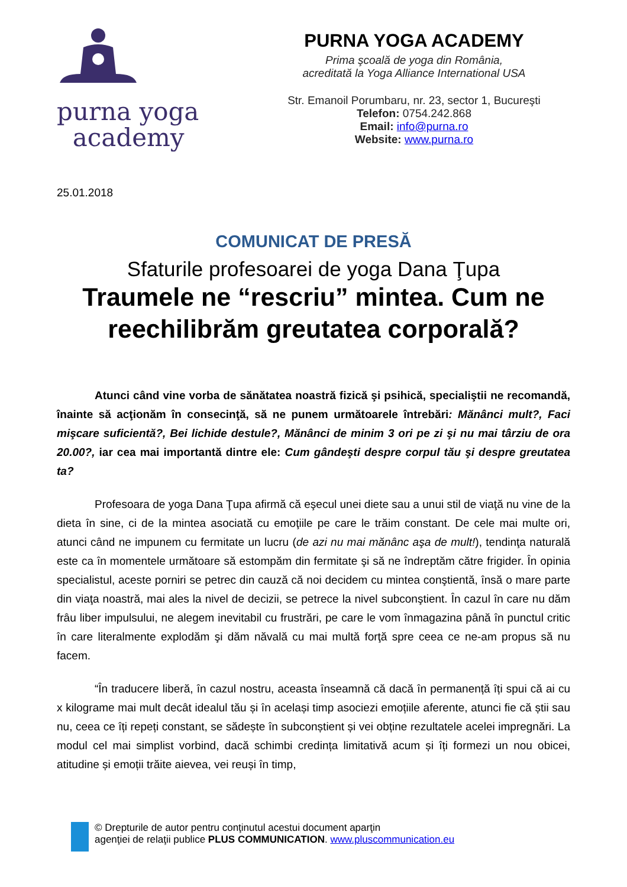purna yoga
academy
PURNA YOGA ACADEMY
Prima şcoală de yoga din România,
acreditată la Yoga Alliance International USA
Str. Emanoil Porumbaru, nr. 23, sector 1, Bucureşti
Telefon: 0754.242.868
Email: info@purna.ro
Website: www.purna.ro
25.01.2018
COMUNICAT DE PRESĂ
Sfaturile profesoarei de yoga Dana Ţupa
Traumele ne “rescriu” mintea. Cum ne reechilibrăm greutatea corporală?
Atunci când vine vorba de sănătatea noastră fizică şi psihică, specialiştii ne recomandă, înainte să acţionăm în consecinţă, să ne punem următoarele întrebări: Mănânci mult?, Faci mişcare suficientă?, Bei lichide destule?, Mănânci de minim 3 ori pe zi şi nu mai târziu de ora 20.00?, iar cea mai importantă dintre ele: Cum gândeşti despre corpul tău şi despre greutatea ta?
Profesoara de yoga Dana Ţupa afirmă că eşecul unei diete sau a unui stil de viaţă nu vine de la dieta în sine, ci de la mintea asociată cu emoţiile pe care le trăim constant. De cele mai multe ori, atunci când ne impunem cu fermitate un lucru (de azi nu mai mănânc aşa de mult!), tendinţa naturală este ca în momentele următoare să estompăm din fermitate şi să ne îndreptăm către frigider. În opinia specialistul, aceste porniri se petrec din cauză că noi decidem cu mintea conştientă, însă o mare parte din viaţa noastră, mai ales la nivel de decizii, se petrece la nivel subconştient. În cazul în care nu dăm frâu liber impulsului, ne alegem inevitabil cu frustrări, pe care le vom înmagazina până în punctul critic în care literalmente explodăm şi dăm năvală cu mai multă forţă spre ceea ce ne-am propus să nu facem.
“În traducere liberă, în cazul nostru, aceasta înseamnă că dacă în permanență îți spui că ai cu x kilograme mai mult decât idealul tău și în același timp asociezi emoțiile aferente, atunci fie că știi sau nu, ceea ce îți repeți constant, se sădește în subconștient și vei obține rezultatele acelei impregnări. La modul cel mai simplist vorbind, dacă schimbi credința limitativă acum și îți formezi un nou obicei, atitudine și emoții trăite aievea, vei reuși în timp,
© Drepturile de autor pentru conţinutul acestui document aparţin
agenţiei de relaţii publice PLUS COMMUNICATION. www.pluscommunication.eu